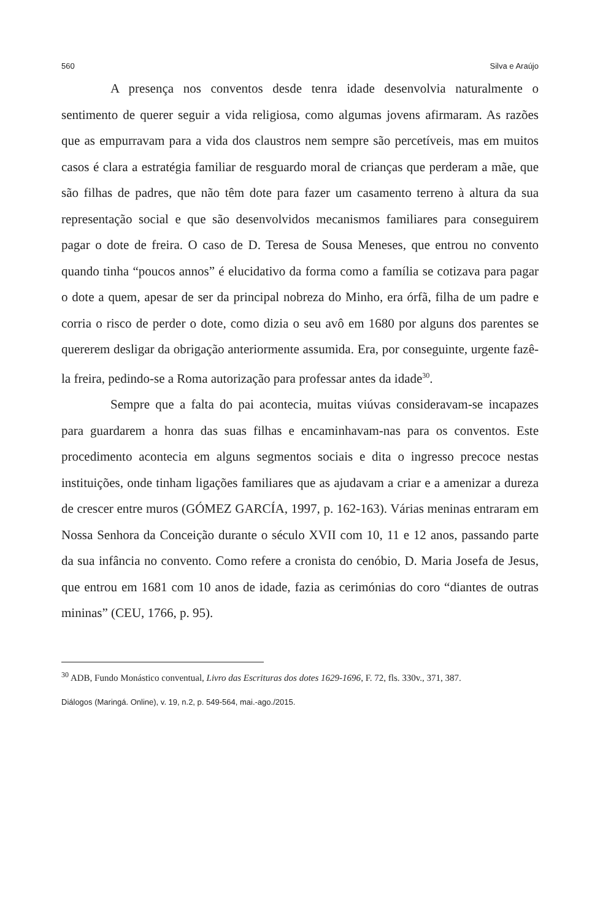560 Silva e Araújo
A presença nos conventos desde tenra idade desenvolvia naturalmente o sentimento de querer seguir a vida religiosa, como algumas jovens afirmaram. As razões que as empurravam para a vida dos claustros nem sempre são percetíveis, mas em muitos casos é clara a estratégia familiar de resguardo moral de crianças que perderam a mãe, que são filhas de padres, que não têm dote para fazer um casamento terreno à altura da sua representação social e que são desenvolvidos mecanismos familiares para conseguirem pagar o dote de freira. O caso de D. Teresa de Sousa Meneses, que entrou no convento quando tinha “poucos annos” é elucidativo da forma como a família se cotizava para pagar o dote a quem, apesar de ser da principal nobreza do Minho, era órfã, filha de um padre e corria o risco de perder o dote, como dizia o seu avô em 1680 por alguns dos parentes se quererem desligar da obrigação anteriormente assumida. Era, por conseguinte, urgente fazê-la freira, pedindo-se a Roma autorização para professar antes da idade<sup>30</sup>.
Sempre que a falta do pai acontecia, muitas viúvas consideravam-se incapazes para guardarem a honra das suas filhas e encaminhavam-nas para os conventos. Este procedimento acontecia em alguns segmentos sociais e dita o ingresso precoce nestas instituições, onde tinham ligações familiares que as ajudavam a criar e a amenizar a dureza de crescer entre muros (GÓMEZ GARCÍA, 1997, p. 162-163). Várias meninas entraram em Nossa Senhora da Conceição durante o século XVII com 10, 11 e 12 anos, passando parte da sua infância no convento. Como refere a cronista do cenóbio, D. Maria Josefa de Jesus, que entrou em 1681 com 10 anos de idade, fazia as cerimónias do coro “diantes de outras mininas” (CEU, 1766, p. 95).
<sup>30</sup> ADB, Fundo Monástico conventual, Livro das Escrituras dos dotes 1629-1696, F. 72, fls. 330v., 371, 387.
Diálogos (Maringá. Online), v. 19, n.2, p. 549-564, mai.-ago./2015.